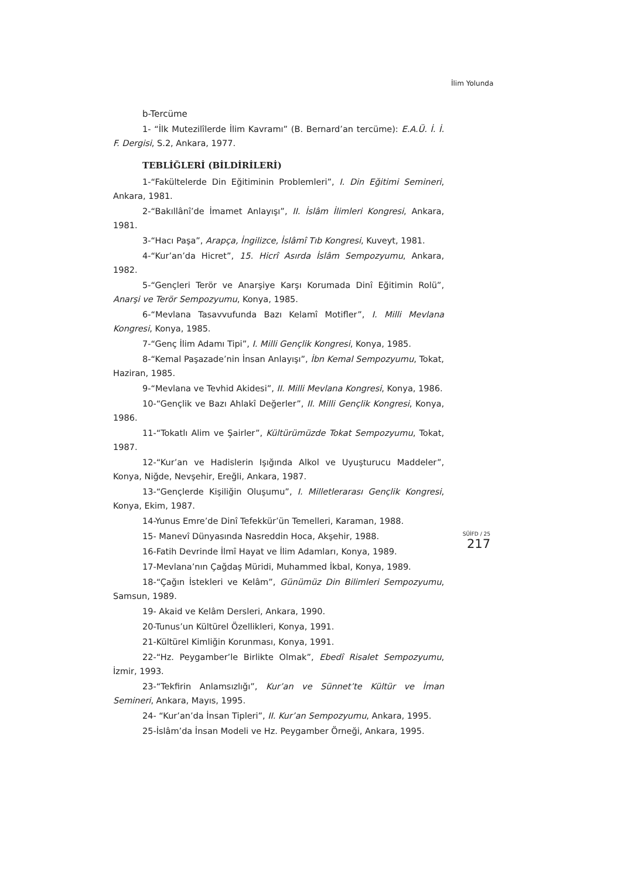İlim Yolunda
b-Tercüme
1- “İlk Mutezilîlerde İlim Kavramı” (B. Bernard’an tercüme): E.A.Ü. İ. İ. F. Dergisi, S.2, Ankara, 1977.
TEBLİĞLERİ (BİLDİRİLERİ)
1-“Fakültelerde Din Eğitiminin Problemleri”, I. Din Eğitimi Semineri, Ankara, 1981.
2-“Bakıllânî’de İmamet Anlayışı”, II. İslâm İlimleri Kongresi, Ankara, 1981.
3-“Hacı Paşa”, Arapça, İngilizce, İslâmî Tıb Kongresi, Kuveyt, 1981.
4-“Kur’an’da Hicret”, 15. Hicrî Asırda İslâm Sempozyumu, Ankara, 1982.
5-“Gençleri Terör ve Anarşiye Karşı Korumada Dinî Eğitimin Rolü”, Anarşi ve Terör Sempozyumu, Konya, 1985.
6-“Mevlana Tasavvufunda Bazı Kelamî Motifler”, I. Milli Mevlana Kongresi, Konya, 1985.
7-“Genç İlim Adamı Tipi”, I. Milli Gençlik Kongresi, Konya, 1985.
8-“Kemal Paşazade’nin İnsan Anlayışı”, İbn Kemal Sempozyumu, Tokat, Haziran, 1985.
9-“Mevlana ve Tevhid Akidesi”, II. Milli Mevlana Kongresi, Konya, 1986.
10-“Gençlik ve Bazı Ahlakî Değerler”, II. Milli Gençlik Kongresi, Konya, 1986.
11-“Tokatlı Alim ve Şairler”, Kültürümüzde Tokat Sempozyumu, Tokat, 1987.
12-“Kur’an ve Hadislerin Işığında Alkol ve Uyuşturucu Maddeler”, Konya, Niğde, Nevşehir, Ereğli, Ankara, 1987.
13-“Gençlerde Kişiliğin Oluşumu”, I. Milletlerarası Gençlik Kongresi, Konya, Ekim, 1987.
14-Yunus Emre’de Dinî Tefekkür’ün Temelleri, Karaman, 1988.
15- Manevî Dünyasında Nasreddin Hoca, Akşehir, 1988.
16-Fatih Devrinde İlmî Hayat ve İlim Adamları, Konya, 1989.
17-Mevlana’nın Çağdaş Müridi, Muhammed İkbal, Konya, 1989.
18-“Çağın İstekleri ve Kelâm”, Günümüz Din Bilimleri Sempozyumu, Samsun, 1989.
19- Akaid ve Kelâm Dersleri, Ankara, 1990.
20-Tunus’un Kültürel Özellikleri, Konya, 1991.
21-Kültürel Kimliğin Korunması, Konya, 1991.
22-“Hz. Peygamber’le Birlikte Olmak”, Ebedî Risalet Sempozyumu, İzmir, 1993.
23-“Tekfirin Anlamsızlığı”, Kur’an ve Sünnet’te Kültür ve İman Semineri, Ankara, Mayıs, 1995.
24- “Kur’an’da İnsan Tipleri”, II. Kur’an Sempozyumu, Ankara, 1995.
25-İslâm’da İnsan Modeli ve Hz. Peygamber Örneği, Ankara, 1995.
SÜİFD / 25
217